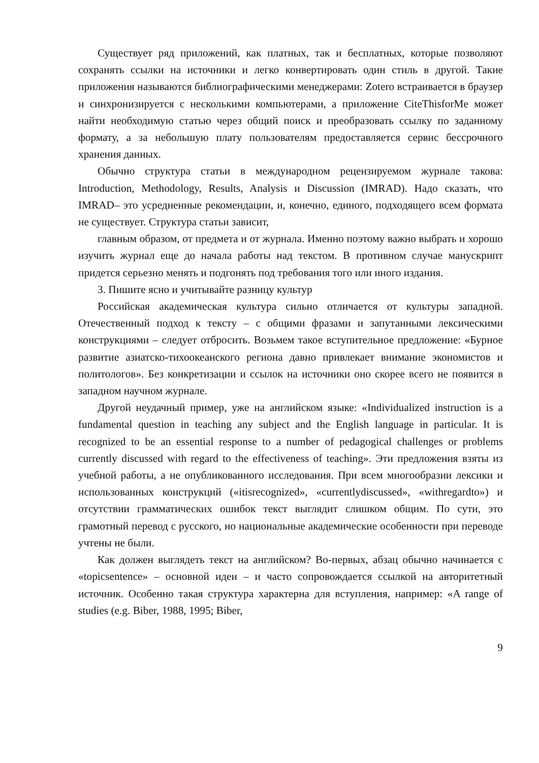Существует ряд приложений, как платных, так и бесплатных, которые позволяют сохранять ссылки на источники и легко конвертировать один стиль в другой. Такие приложения называются библиографическими менеджерами: Zotero встраивается в браузер и синхронизируется с несколькими компьютерами, а приложение CiteThisforMe может найти необходимую статью через общий поиск и преобразовать ссылку по заданному формату, а за небольшую плату пользователям предоставляется сервис бессрочного хранения данных.
Обычно структура статьи в международном рецензируемом журнале такова: Introduction, Methodology, Results, Analysis и Discussion (IMRAD). Надо сказать, что IMRAD– это усредненные рекомендации, и, конечно, единого, подходящего всем формата не существует. Структура статьи зависит,
главным образом, от предмета и от журнала. Именно поэтому важно выбрать и хорошо изучить журнал еще до начала работы над текстом. В противном случае манускрипт придется серьезно менять и подгонять под требования того или иного издания.
3. Пишите ясно и учитывайте разницу культур
Российская академическая культура сильно отличается от культуры западной. Отечественный подход к тексту – с общими фразами и запутанными лексическими конструкциями – следует отбросить. Возьмем такое вступительное предложение: «Бурное развитие азиатско-тихоокеанского региона давно привлекает внимание экономистов и политологов». Без конкретизации и ссылок на источники оно скорее всего не появится в западном научном журнале.
Другой неудачный пример, уже на английском языке: «Individualized instruction is a fundamental question in teaching any subject and the English language in particular. It is recognized to be an essential response to a number of pedagogical challenges or problems currently discussed with regard to the effectiveness of teaching». Эти предложения взяты из учебной работы, а не опубликованного исследования. При всем многообразии лексики и использованных конструкций («itisrecognized», «currentlydiscussed», «withregardto») и отсутствии грамматических ошибок текст выглядит слишком общим. По сути, это грамотный перевод с русского, но национальные академические особенности при переводе учтены не были.
Как должен выглядеть текст на английском? Во-первых, абзац обычно начинается с «topicsentence» – основной идеи – и часто сопровождается ссылкой на авторитетный источник. Особенно такая структура характерна для вступления, например: «A range of studies (e.g. Biber, 1988, 1995; Biber,
9